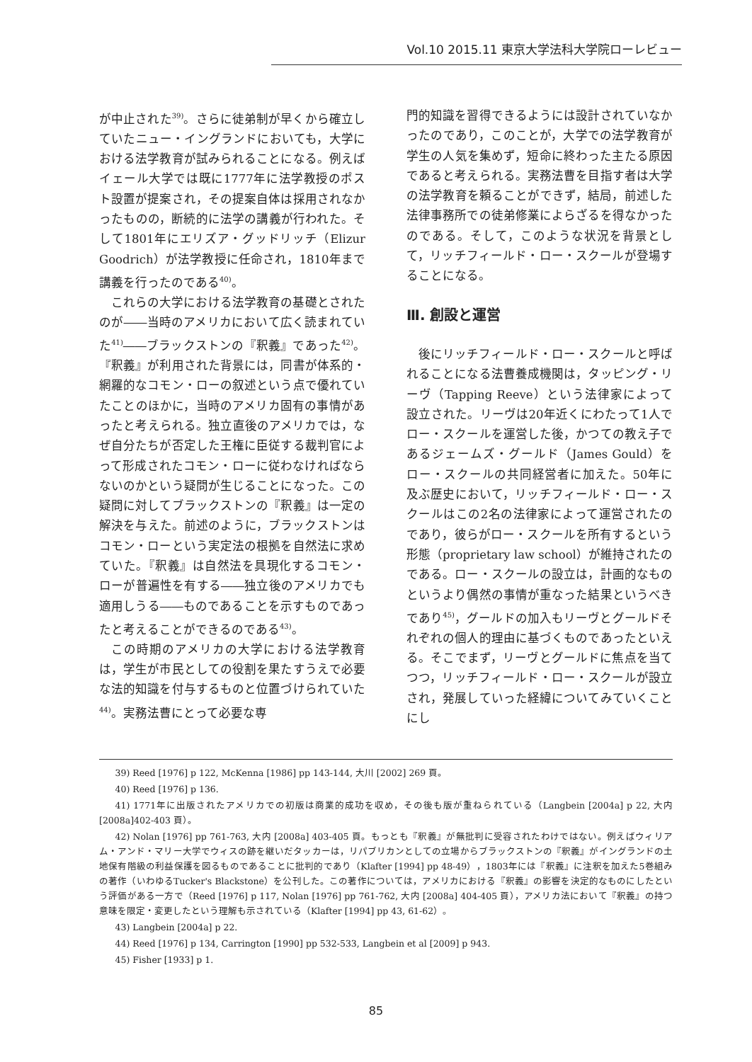Vol.10 2015.11 東京大学法科大学院ローレビュー
が中止された<sup>39)</sup>。さらに徒弟制が早くから確立していたニュー・イングランドにおいても，大学における法学教育が試みられることになる。例えばイェール大学では既に1777年に法学教授のポスト設置が提案され，その提案自体は採用されなかったものの，断続的に法学の講義が行われた。そして1801年にエリズア・グッドリッチ（Elizur Goodrich）が法学教授に任命され，1810年まで講義を行ったのである<sup>40)</sup>。
これらの大学における法学教育の基礎とされたのが――当時のアメリカにおいて広く読まれていた<sup>41)</sup>――ブラックストンの『釈義』であった<sup>42)</sup>。『釈義』が利用された背景には，同書が体系的・網羅的なコモン・ローの叙述という点で優れていたことのほかに，当時のアメリカ固有の事情があったと考えられる。独立直後のアメリカでは，なぜ自分たちが否定した王権に臣従する裁判官によって形成されたコモン・ローに従わなければならないのかという疑問が生じることになった。この疑問に対してブラックストンの『釈義』は一定の解決を与えた。前述のように，ブラックストンはコモン・ローという実定法の根拠を自然法に求めていた。『釈義』は自然法を具現化するコモン・ローが普遍性を有する――独立後のアメリカでも適用しうる――ものであることを示すものであったと考えることができるのである<sup>43)</sup>。
この時期のアメリカの大学における法学教育は，学生が市民としての役割を果たすうえで必要な法的知識を付与するものと位置づけられていた<sup>44)</sup>。実務法曹にとって必要な専
門的知識を習得できるようには設計されていなかったのであり，このことが，大学での法学教育が学生の人気を集めず，短命に終わった主たる原因であると考えられる。実務法曹を目指す者は大学の法学教育を頼ることができず，結局，前述した法律事務所での徒弟修業によらざるを得なかったのである。そして，このような状況を背景として，リッチフィールド・ロー・スクールが登場することになる。
Ⅲ. 創設と運営
後にリッチフィールド・ロー・スクールと呼ばれることになる法曹養成機関は，タッピング・リーヴ（Tapping Reeve）という法律家によって設立された。リーヴは20年近くにわたって1人でロー・スクールを運営した後，かつての教え子であるジェームズ・グールド（James Gould）をロー・スクールの共同経営者に加えた。50年に及ぶ歴史において，リッチフィールド・ロー・スクールはこの2名の法律家によって運営されたのであり，彼らがロー・スクールを所有するという形態（proprietary law school）が維持されたのである。ロー・スクールの設立は，計画的なものというより偶然の事情が重なった結果というべきであり<sup>45)</sup>，グールドの加入もリーヴとグールドそれぞれの個人的理由に基づくものであったといえる。そこでまず，リーヴとグールドに焦点を当てつつ，リッチフィールド・ロー・スクールが設立され，発展していった経緯についてみていくことにし
39) Reed [1976] p 122, McKenna [1986] pp 143-144, 大川 [2002] 269 頁。
40) Reed [1976] p 136.
41) 1771年に出版されたアメリカでの初版は商業的成功を収め，その後も版が重ねられている（Langbein [2004a] p 22, 大内 [2008a]402-403 頁）。
42) Nolan [1976] pp 761-763, 大内 [2008a] 403-405 頁。もっとも『釈義』が無批判に受容されたわけではない。例えばウィリアム・アンド・マリー大学でウィスの跡を継いだタッカーは，リパブリカンとしての立場からブラックストンの『釈義』がイングランドの土地保有階級の利益保護を図るものであることに批判的であり（Klafter [1994] pp 48-49），1803年には『釈義』に注釈を加えた5巻組みの著作（いわゆるTucker's Blackstone）を公刊した。この著作については，アメリカにおける『釈義』の影響を決定的なものにしたという評価がある一方で（Reed [1976] p 117, Nolan [1976] pp 761-762, 大内 [2008a] 404-405 頁），アメリカ法において『釈義』の持つ意味を限定・変更したという理解も示されている（Klafter [1994] pp 43, 61-62）。
43) Langbein [2004a] p 22.
44) Reed [1976] p 134, Carrington [1990] pp 532-533, Langbein et al [2009] p 943.
45) Fisher [1933] p 1.
85